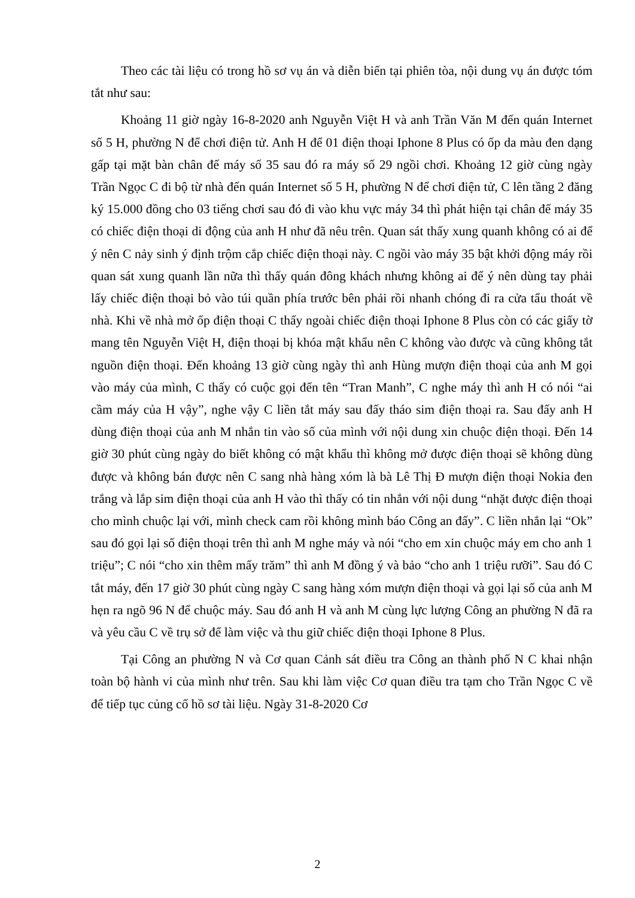Theo các tài liệu có trong hồ sơ vụ án và diễn biến tại phiên tòa, nội dung vụ án được tóm tắt như sau:
Khoảng 11 giờ ngày 16-8-2020 anh Nguyễn Việt H và anh Trần Văn M đến quán Internet số 5 H, phường N để chơi điện tử. Anh H để 01 điện thoại Iphone 8 Plus có ốp da màu đen dạng gấp tại mặt bàn chân đế máy số 35 sau đó ra máy số 29 ngồi chơi. Khoảng 12 giờ cùng ngày Trần Ngọc C đi bộ từ nhà đến quán Internet số 5 H, phường N để chơi điện tử, C lên tầng 2 đăng ký 15.000 đồng cho 03 tiếng chơi sau đó đi vào khu vực máy 34 thì phát hiện tại chân đế máy 35 có chiếc điện thoại di động của anh H như đã nêu trên. Quan sát thấy xung quanh không có ai để ý nên C nảy sinh ý định trộm cắp chiếc điện thoại này. C ngồi vào máy 35 bật khởi động máy rồi quan sát xung quanh lần nữa thì thấy quán đông khách nhưng không ai để ý nên dùng tay phải lấy chiếc điện thoại bỏ vào túi quần phía trước bên phải rồi nhanh chóng đi ra cửa tẩu thoát về nhà. Khi về nhà mở ốp điện thoại C thấy ngoài chiếc điện thoại Iphone 8 Plus còn có các giấy tờ mang tên Nguyễn Việt H, điện thoại bị khóa mật khẩu nên C không vào được và cũng không tắt nguồn điện thoại. Đến khoảng 13 giờ cùng ngày thì anh Hùng mượn điện thoại của anh M gọi vào máy của mình, C thấy có cuộc gọi đến tên “Tran Manh”, C nghe máy thì anh H có nói “ai cầm máy của H vậy”, nghe vậy C liền tắt máy sau đấy tháo sim điện thoại ra. Sau đấy anh H dùng điện thoại của anh M nhắn tin vào số của mình với nội dung xin chuộc điện thoại. Đến 14 giờ 30 phút cùng ngày do biết không có mật khẩu thì không mở được điện thoại sẽ không dùng được và không bán được nên C sang nhà hàng xóm là bà Lê Thị Đ mượn điện thoại Nokia đen trắng và lắp sim điện thoại của anh H vào thì thấy có tin nhắn với nội dung “nhặt được điện thoại cho mình chuộc lại với, mình check cam rồi không mình báo Công an đấy”. C liền nhắn lại “Ok” sau đó gọi lại số điện thoại trên thì anh M nghe máy và nói “cho em xin chuộc máy em cho anh 1 triệu”; C nói “cho xin thêm mấy trăm” thì anh M đồng ý và bảo “cho anh 1 triệu rưỡi”. Sau đó C tắt máy, đến 17 giờ 30 phút cùng ngày C sang hàng xóm mượn điện thoại và gọi lại số của anh M hẹn ra ngõ 96 N để chuộc máy. Sau đó anh H và anh M cùng lực lượng Công an phường N đã ra và yêu cầu C về trụ sở để làm việc và thu giữ chiếc điện thoại Iphone 8 Plus.
Tại Công an phường N và Cơ quan Cảnh sát điều tra Công an thành phố N C khai nhận toàn bộ hành vi của mình như trên. Sau khi làm việc Cơ quan điều tra tạm cho Trần Ngọc C về để tiếp tục củng cố hồ sơ tài liệu. Ngày 31-8-2020 Cơ
2